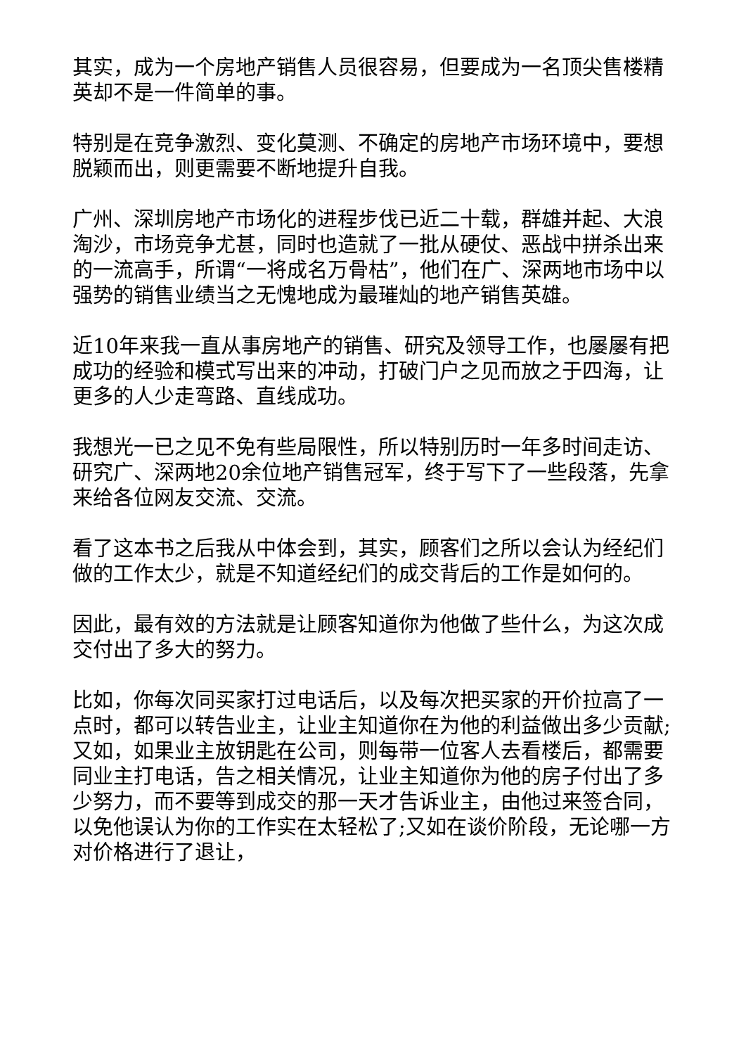其实，成为一个房地产销售人员很容易，但要成为一名顶尖售楼精英却不是一件简单的事。
特别是在竞争激烈、变化莫测、不确定的房地产市场环境中，要想脱颖而出，则更需要不断地提升自我。
广州、深圳房地产市场化的进程步伐已近二十载，群雄并起、大浪淘沙，市场竞争尤甚，同时也造就了一批从硬仗、恶战中拼杀出来的一流高手，所谓“一将成名万骨枯”，他们在广、深两地市场中以强势的销售业绩当之无愧地成为最璀灿的地产销售英雄。
近10年来我一直从事房地产的销售、研究及领导工作，也屡屡有把成功的经验和模式写出来的冲动，打破门户之见而放之于四海，让更多的人少走弯路、直线成功。
我想光一已之见不免有些局限性，所以特别历时一年多时间走访、研究广、深两地20余位地产销售冠军，终于写下了一些段落，先拿来给各位网友交流、交流。
看了这本书之后我从中体会到，其实，顾客们之所以会认为经纪们做的工作太少，就是不知道经纪们的成交背后的工作是如何的。
因此，最有效的方法就是让顾客知道你为他做了些什么，为这次成交付出了多大的努力。
比如，你每次同买家打过电话后，以及每次把买家的开价拉高了一点时，都可以转告业主，让业主知道你在为他的利益做出多少贡献;又如，如果业主放钥匙在公司，则每带一位客人去看楼后，都需要同业主打电话，告之相关情况，让业主知道你为他的房子付出了多少努力，而不要等到成交的那一天才告诉业主，由他过来签合同，以免他误认为你的工作实在太轻松了;又如在谈价阶段，无论哪一方对价格进行了退让，